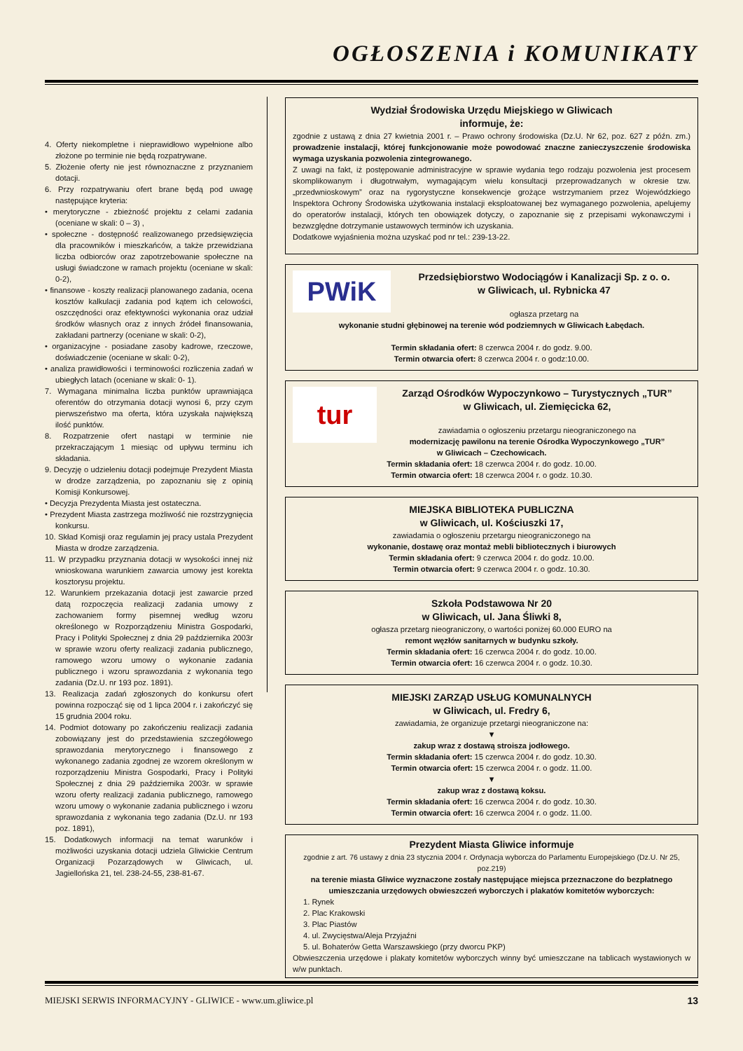OGŁOSZENIA i KOMUNIKATY
4. Oferty niekompletne i nieprawidłowo wypełnione albo złożone po terminie nie będą rozpatrywane.
5. Złożenie oferty nie jest równoznaczne z przyznaniem dotacji.
6. Przy rozpatrywaniu ofert brane będą pod uwagę następujące kryteria:
• merytoryczne - zbieżność projektu z celami zadania (oceniane w skali: 0 – 3) ,
• społeczne - dostępność realizowanego przedsięwzięcia dla pracowników i mieszkańców, a także przewidziana liczba odbiorców oraz zapotrzebowanie społeczne na usługi świadczone w ramach projektu (oceniane w skali: 0-2),
• finansowe - koszty realizacji planowanego zadania, ocena kosztów kalkulacji zadania pod kątem ich celowości, oszczędności oraz efektywności wykonania oraz udział środków własnych oraz z innych źródeł finansowania, zakładani partnerzy (oceniane w skali: 0-2),
• organizacyjne - posiadane zasoby kadrowe, rzeczowe, doświadczenie (oceniane w skali: 0-2),
• analiza prawidłowości i terminowości rozliczenia zadań w ubiegłych latach (oceniane w skali: 0- 1).
7. Wymagana minimalna liczba punktów uprawniająca oferentów do otrzymania dotacji wynosi 6, przy czym pierwszeństwo ma oferta, która uzyskała największą ilość punktów.
8. Rozpatrzenie ofert nastąpi w terminie nie przekraczającym 1 miesiąc od upływu terminu ich składania.
9. Decyzję o udzieleniu dotacji podejmuje Prezydent Miasta w drodze zarządzenia, po zapoznaniu się z opinią Komisji Konkursowej.
• Decyzja Prezydenta Miasta jest ostateczna.
• Prezydent Miasta zastrzega możliwość nie rozstrzygnięcia konkursu.
10. Skład Komisji oraz regulamin jej pracy ustala Prezydent Miasta w drodze zarządzenia.
11. W przypadku przyznania dotacji w wysokości innej niż wnioskowana warunkiem zawarcia umowy jest korekta kosztorysu projektu.
12. Warunkiem przekazania dotacji jest zawarcie przed datą rozpoczęcia realizacji zadania umowy z zachowaniem formy pisemnej według wzoru określonego w Rozporządzeniu Ministra Gospodarki, Pracy i Polityki Społecznej z dnia 29 października 2003r w sprawie wzoru oferty realizacji zadania publicznego, ramowego wzoru umowy o wykonanie zadania publicznego i wzoru sprawozdania z wykonania tego zadania (Dz.U. nr 193 poz. 1891).
13. Realizacja zadań zgłoszonych do konkursu ofert powinna rozpocząć się od 1 lipca 2004 r. i zakończyć się 15 grudnia 2004 roku.
14. Podmiot dotowany po zakończeniu realizacji zadania zobowiązany jest do przedstawienia szczegółowego sprawozdania merytorycznego i finansowego z wykonanego zadania zgodnej ze wzorem określonym w rozporządzeniu Ministra Gospodarki, Pracy i Polityki Społecznej z dnia 29 października 2003r. w sprawie wzoru oferty realizacji zadania publicznego, ramowego wzoru umowy o wykonanie zadania publicznego i wzoru sprawozdania z wykonania tego zadania (Dz.U. nr 193 poz. 1891),
15. Dodatkowych informacji na temat warunków i możliwości uzyskania dotacji udziela Gliwickie Centrum Organizacji Pozarządowych w Gliwicach, ul. Jagiellońska 21, tel. 238-24-55, 238-81-67.
Wydział Środowiska Urzędu Miejskiego w Gliwicach
informuje, że:
zgodnie z ustawą z dnia 27 kwietnia 2001 r. – Prawo ochrony środowiska (Dz.U. Nr 62, poz. 627 z późn. zm.) prowadzenie instalacji, której funkcjonowanie może powodować znaczne zanieczyszczenie środowiska wymaga uzyskania pozwolenia zintegrowanego.
Z uwagi na fakt, iż postępowanie administracyjne w sprawie wydania tego rodzaju pozwolenia jest procesem skomplikowanym i długotrwałym, wymagającym wielu konsultacji przeprowadzanych w okresie tzw. „przedwnioskowym” oraz na rygorystyczne konsekwencje grożące wstrzymaniem przez Wojewódzkiego Inspektora Ochrony Środowiska użytkowania instalacji eksploatowanej bez wymaganego pozwolenia, apelujemy do operatorów instalacji, których ten obowiązek dotyczy, o zapoznanie się z przepisami wykonawczymi i bezwzględne dotrzymanie ustawowych terminów ich uzyskania.
Dodatkowe wyjaśnienia można uzyskać pod nr tel.: 239-13-22.
PWiK
Przedsiębiorstwo Wodociągów i Kanalizacji Sp. z o. o.
w Gliwicach, ul. Rybnicka 47
ogłasza przetarg na
wykonanie studni głębinowej na terenie wód podziemnych w Gliwicach Łabędach.
Termin składania ofert: 8 czerwca 2004 r. do godz. 9.00.
Termin otwarcia ofert: 8 czerwca 2004 r. o godz:10.00.
tur
Zarząd Ośrodków Wypoczynkowo – Turystycznych „TUR”
w Gliwicach, ul. Ziemięcicka 62,
zawiadamia o ogłoszeniu przetargu nieograniczonego na
modernizację pawilonu na terenie Ośrodka Wypoczynkowego „TUR”
w Gliwicach – Czechowicach.
Termin składania ofert: 18 czerwca 2004 r. do godz. 10.00.
Termin otwarcia ofert: 18 czerwca 2004 r. o godz. 10.30.
MIEJSKA BIBLIOTEKA PUBLICZNA
w Gliwicach, ul. Kościuszki 17,
zawiadamia o ogłoszeniu przetargu nieograniczonego na
wykonanie, dostawę oraz montaż mebli bibliotecznych i biurowych
Termin składania ofert: 9 czerwca 2004 r. do godz. 10.00.
Termin otwarcia ofert: 9 czerwca 2004 r. o godz. 10.30.
Szkoła Podstawowa Nr 20
w Gliwicach, ul. Jana Śliwki 8,
ogłasza przetarg nieograniczony, o wartości poniżej 60.000 EURO na
remont węzłów sanitarnych w budynku szkoły.
Termin składania ofert: 16 czerwca 2004 r. do godz. 10.00.
Termin otwarcia ofert: 16 czerwca 2004 r. o godz. 10.30.
MIEJSKI ZARZĄD USŁUG KOMUNALNYCH
w Gliwicach, ul. Fredry 6,
zawiadamia, że organizuje przetargi nieograniczone na:
▼
zakup wraz z dostawą stroisza jodłowego.
Termin składania ofert: 15 czerwca 2004 r. do godz. 10.30.
Termin otwarcia ofert: 15 czerwca 2004 r. o godz. 11.00.
▼
zakup wraz z dostawą koksu.
Termin składania ofert: 16 czerwca 2004 r. do godz. 10.30.
Termin otwarcia ofert: 16 czerwca 2004 r. o godz. 11.00.
Prezydent Miasta Gliwice informuje
zgodnie z art. 76 ustawy z dnia 23 stycznia 2004 r. Ordynacja wyborcza do Parlamentu Europejskiego (Dz.U. Nr 25, poz.219)
na terenie miasta Gliwice wyznaczone zostały następujące miejsca przeznaczone do bezpłatnego umieszczania urzędowych obwieszczeń wyborczych i plakatów komitetów wyborczych:
1. Rynek
2. Plac Krakowski
3. Plac Piastów
4. ul. Zwycięstwa/Aleja Przyjaźni
5. ul. Bohaterów Getta Warszawskiego (przy dworcu PKP)
Obwieszczenia urzędowe i plakaty komitetów wyborczych winny być umieszczane na tablicach wystawionych w w/w punktach.
MIEJSKI SERWIS INFORMACYJNY - GLIWICE - www.um.gliwice.pl 13